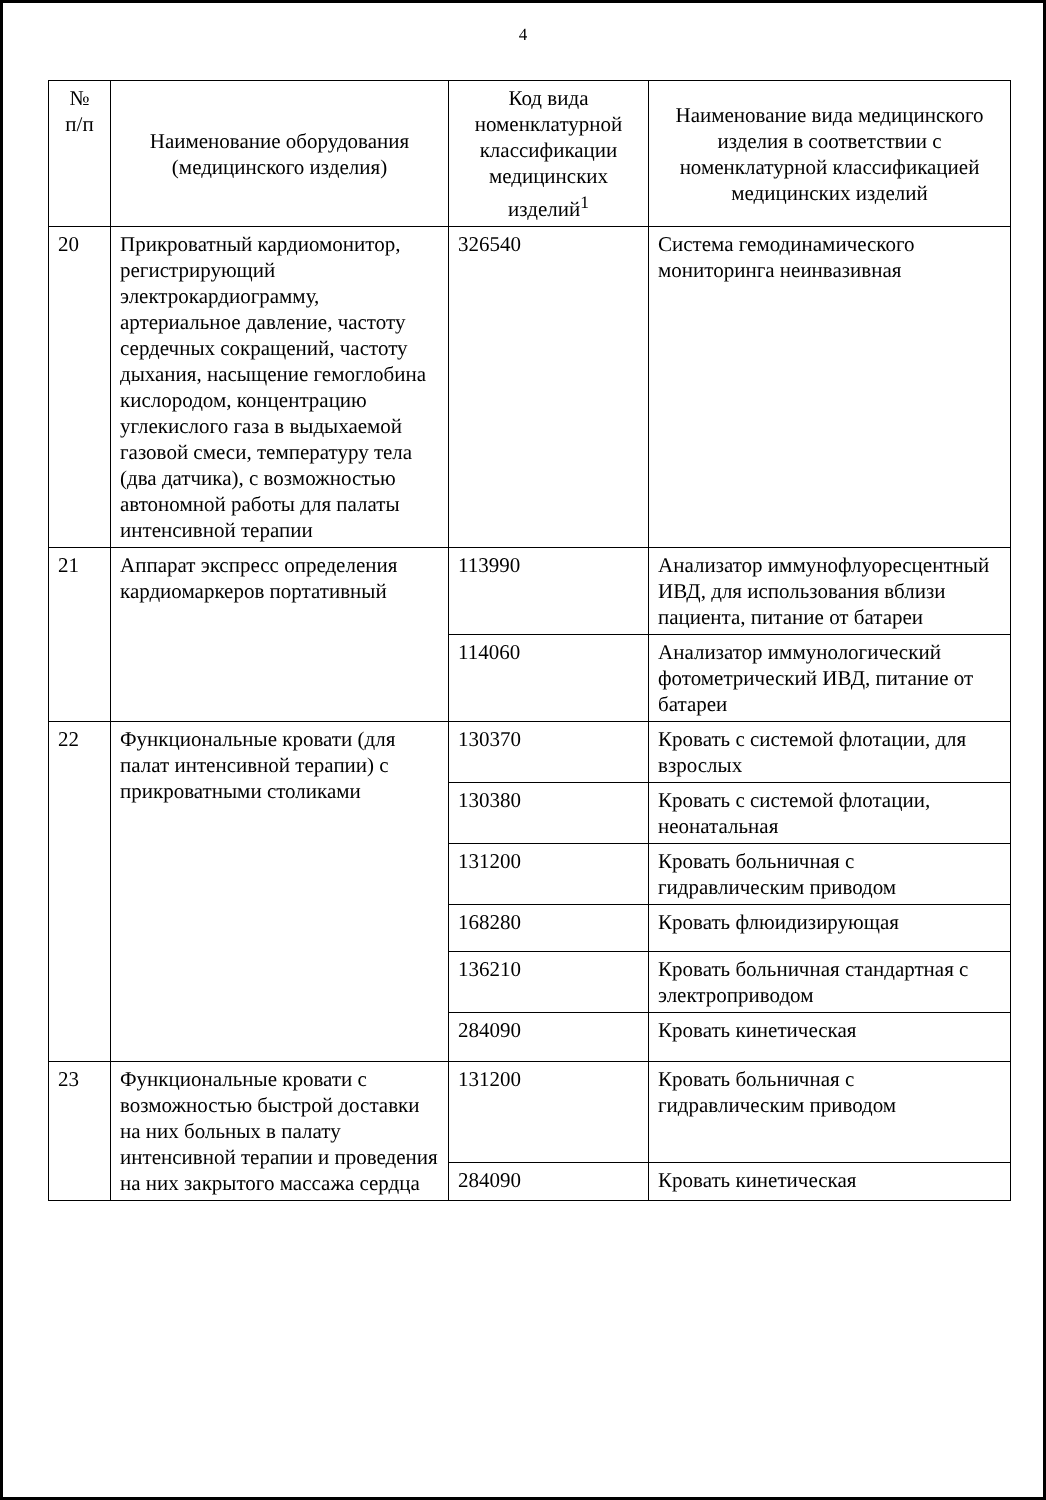4
| № п/п | Наименование оборудования (медицинского изделия) | Код вида номенклатурной классификации медицинских изделий<sup>1</sup> | Наименование вида медицинского изделия в соответствии с номенклатурной классификацией медицинских изделий |
| --- | --- | --- | --- |
| 20 | Прикроватный кардиомонитор, регистрирующий электрокардиограмму, артериальное давление, частоту сердечных сокращений, частоту дыхания, насыщение гемоглобина кислородом, концентрацию углекислого газа в выдыхаемой газовой смеси, температуру тела (два датчика), с возможностью автономной работы для палаты интенсивной терапии | 326540 | Система гемодинамического мониторинга неинвазивная |
| 21 | Аппарат экспресс определения кардиомаркеров портативный | 113990 | Анализатор иммунофлуоресцентный ИВД, для использования вблизи пациента, питание от батареи |
| | | 114060 | Анализатор иммунологический фотометрический ИВД, питание от батареи |
| 22 | Функциональные кровати (для палат интенсивной терапии) с прикроватными столиками | 130370 | Кровать с системой флотации, для взрослых |
| | | 130380 | Кровать с системой флотации, неонатальная |
| | | 131200 | Кровать больничная с гидравлическим приводом |
| | | 168280 | Кровать флюидизирующая |
| | | 136210 | Кровать больничная стандартная с электроприводом |
| | | 284090 | Кровать кинетическая |
| 23 | Функциональные кровати с возможностью быстрой доставки на них больных в палату интенсивной терапии и проведения на них закрытого массажа сердца | 131200 | Кровать больничная с гидравлическим приводом |
| | | 284090 | Кровать кинетическая |